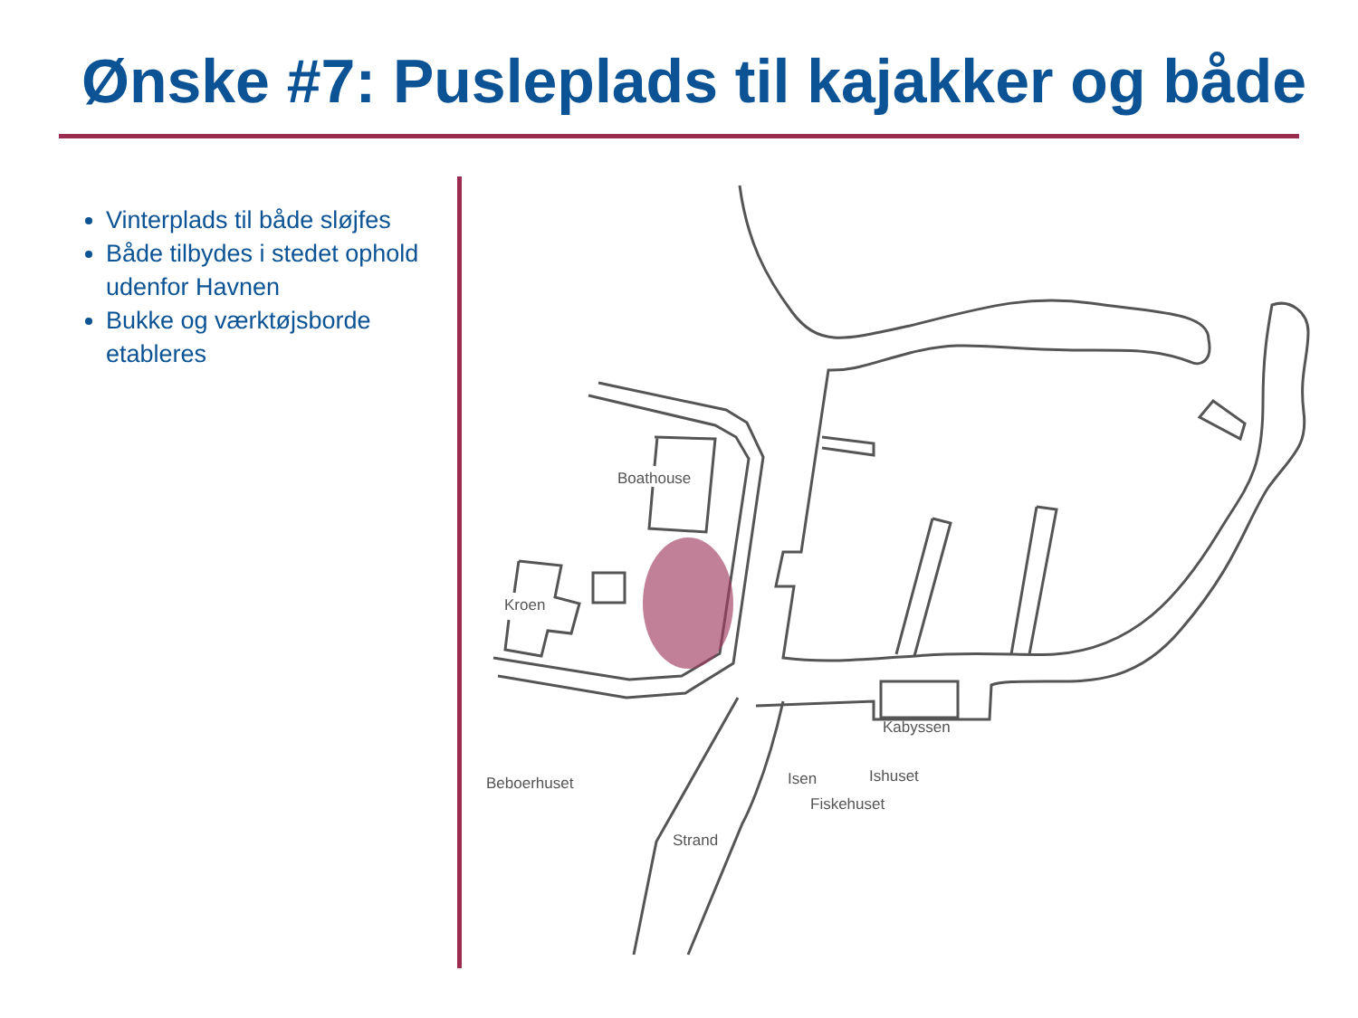Ønske #7: Pusleplads til kajakker og både
Vinterplads til både sløjfes
Både tilbydes i stedet ophold udenfor Havnen
Bukke og værktøjsborde etableres
Boathouse
Kroen
Kabyssen
Beboerhuset Isen Ishuset
Fiskehuset
Strand